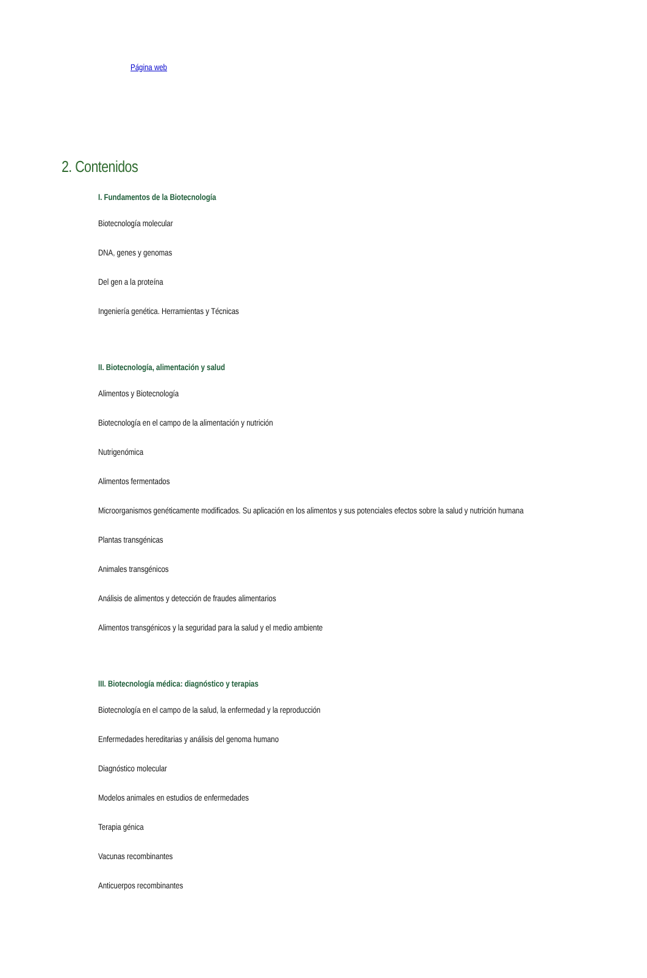Página web
2. Contenidos
I. Fundamentos de la Biotecnología
Biotecnología molecular
DNA, genes y genomas
Del gen a la proteína
Ingeniería genética. Herramientas y Técnicas
II. Biotecnología, alimentación y salud
Alimentos y Biotecnología
Biotecnología en el campo de la alimentación y nutrición
Nutrigenómica
Alimentos fermentados
Microorganismos genéticamente modificados. Su aplicación en los alimentos y sus potenciales efectos sobre la salud y nutrición humana
Plantas transgénicas
Animales transgénicos
Análisis de alimentos y detección de fraudes alimentarios
Alimentos transgénicos y la seguridad para la salud y el medio ambiente
III. Biotecnología médica: diagnóstico y terapias
Biotecnología en el campo de la salud, la enfermedad y la reproducción
Enfermedades hereditarias y análisis del genoma humano
Diagnóstico molecular
Modelos animales en estudios de enfermedades
Terapia génica
Vacunas recombinantes
Anticuerpos recombinantes